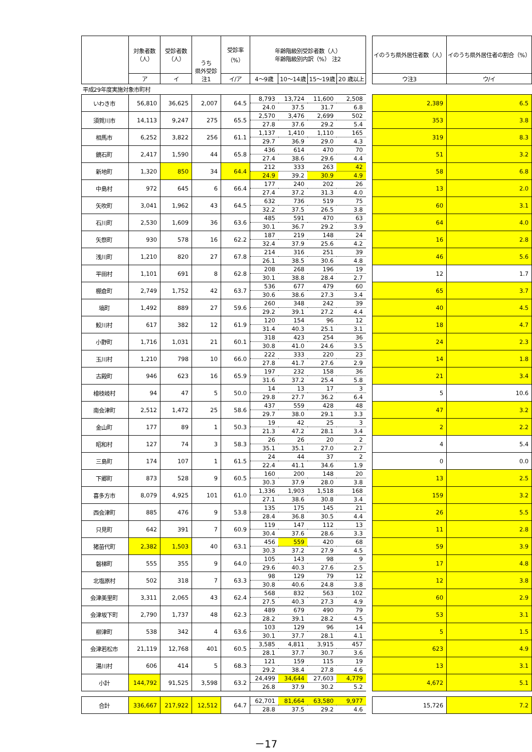| | 対象者数 （人） | 受診者数 （人） | うち 県外受診 注1 | 受診率 （%） | 年齢階級別受診者数（人） 年齢階級別内訳（%） 注2 | | | | | イのうち県外居住者数（人） | イのうち県外居住者の割合（%） |
| | ア | イ | | イ/ア | 4～9歳 | 10～14歳 | 15～19歳 | 20 歳以上 | | ウ注3 | ウ/イ |
| 平成29年度実施対象市町村 | | | | | | | | | | | |
| いわき市 | 56,810 | 36,625 | 2,007 | 64.5 | 8,793 | 13,724 | 11,600 | 2,508 | | 2,389 | 6.5 |
| | | | | | 24.0 | 37.5 | 31.7 | 6.8 | | | |
| 須賀川市 | 14,113 | 9,247 | 275 | 65.5 | 2,570 | 3,476 | 2,699 | 502 | | 353 | 3.8 |
| | | | | | 27.8 | 37.6 | 29.2 | 5.4 | | | |
| 相馬市 | 6,252 | 3,822 | 256 | 61.1 | 1,137 | 1,410 | 1,110 | 165 | | 319 | 8.3 |
| | | | | | 29.7 | 36.9 | 29.0 | 4.3 | | | |
| 鏡石町 | 2,417 | 1,590 | 44 | 65.8 | 436 | 614 | 470 | 70 | | 51 | 3.2 |
| | | | | | 27.4 | 38.6 | 29.6 | 4.4 | | | |
| 新地町 | 1,320 | 850 | 34 | 64.4 | 212 | 333 | 263 | 42 | | 58 | 6.8 |
| | | | | | 24.9 | 39.2 | 30.9 | 4.9 | | | |
| 中島村 | 972 | 645 | 6 | 66.4 | 177 | 240 | 202 | 26 | | 13 | 2.0 |
| | | | | | 27.4 | 37.2 | 31.3 | 4.0 | | | |
| 矢吹町 | 3,041 | 1,962 | 43 | 64.5 | 632 | 736 | 519 | 75 | | 60 | 3.1 |
| | | | | | 32.2 | 37.5 | 26.5 | 3.8 | | | |
| 石川町 | 2,530 | 1,609 | 36 | 63.6 | 485 | 591 | 470 | 63 | | 64 | 4.0 |
| | | | | | 30.1 | 36.7 | 29.2 | 3.9 | | | |
| 矢祭町 | 930 | 578 | 16 | 62.2 | 187 | 219 | 148 | 24 | | 16 | 2.8 |
| | | | | | 32.4 | 37.9 | 25.6 | 4.2 | | | |
| 浅川町 | 1,210 | 820 | 27 | 67.8 | 214 | 316 | 251 | 39 | | 46 | 5.6 |
| | | | | | 26.1 | 38.5 | 30.6 | 4.8 | | | |
| 平田村 | 1,101 | 691 | 8 | 62.8 | 208 | 268 | 196 | 19 | | 12 | 1.7 |
| | | | | | 30.1 | 38.8 | 28.4 | 2.7 | | | |
| 棚倉町 | 2,749 | 1,752 | 42 | 63.7 | 536 | 677 | 479 | 60 | | 65 | 3.7 |
| | | | | | 30.6 | 38.6 | 27.3 | 3.4 | | | |
| 塙町 | 1,492 | 889 | 27 | 59.6 | 260 | 348 | 242 | 39 | | 40 | 4.5 |
| | | | | | 29.2 | 39.1 | 27.2 | 4.4 | | | |
| 鮫川村 | 617 | 382 | 12 | 61.9 | 120 | 154 | 96 | 12 | | 18 | 4.7 |
| | | | | | 31.4 | 40.3 | 25.1 | 3.1 | | | |
| 小野町 | 1,716 | 1,031 | 21 | 60.1 | 318 | 423 | 254 | 36 | | 24 | 2.3 |
| | | | | | 30.8 | 41.0 | 24.6 | 3.5 | | | |
| 玉川村 | 1,210 | 798 | 10 | 66.0 | 222 | 333 | 220 | 23 | | 14 | 1.8 |
| | | | | | 27.8 | 41.7 | 27.6 | 2.9 | | | |
| 古殿町 | 946 | 623 | 16 | 65.9 | 197 | 232 | 158 | 36 | | 21 | 3.4 |
| | | | | | 31.6 | 37.2 | 25.4 | 5.8 | | | |
| 檜枝岐村 | 94 | 47 | 5 | 50.0 | 14 | 13 | 17 | 3 | | 5 | 10.6 |
| | | | | | 29.8 | 27.7 | 36.2 | 6.4 | | | |
| 南会津町 | 2,512 | 1,472 | 25 | 58.6 | 437 | 559 | 428 | 48 | | 47 | 3.2 |
| | | | | | 29.7 | 38.0 | 29.1 | 3.3 | | | |
| 金山町 | 177 | 89 | 1 | 50.3 | 19 | 42 | 25 | 3 | | 2 | 2.2 |
| | | | | | 21.3 | 47.2 | 28.1 | 3.4 | | | |
| 昭和村 | 127 | 74 | 3 | 58.3 | 26 | 26 | 20 | 2 | | 4 | 5.4 |
| | | | | | 35.1 | 35.1 | 27.0 | 2.7 | | | |
| 三島町 | 174 | 107 | 1 | 61.5 | 24 | 44 | 37 | 2 | | 0 | 0.0 |
| | | | | | 22.4 | 41.1 | 34.6 | 1.9 | | | |
| 下郷町 | 873 | 528 | 9 | 60.5 | 160 | 200 | 148 | 20 | | 13 | 2.5 |
| | | | | | 30.3 | 37.9 | 28.0 | 3.8 | | | |
| 喜多方市 | 8,079 | 4,925 | 101 | 61.0 | 1,336 | 1,903 | 1,518 | 168 | | 159 | 3.2 |
| | | | | | 27.1 | 38.6 | 30.8 | 3.4 | | | |
| 西会津町 | 885 | 476 | 9 | 53.8 | 135 | 175 | 145 | 21 | | 26 | 5.5 |
| | | | | | 28.4 | 36.8 | 30.5 | 4.4 | | | |
| 只見町 | 642 | 391 | 7 | 60.9 | 119 | 147 | 112 | 13 | | 11 | 2.8 |
| | | | | | 30.4 | 37.6 | 28.6 | 3.3 | | | |
| 猪苗代町 | 2,382 | 1,503 | 40 | 63.1 | 456 | 559 | 420 | 68 | | 59 | 3.9 |
| | | | | | 30.3 | 37.2 | 27.9 | 4.5 | | | |
| 磐梯町 | 555 | 355 | 9 | 64.0 | 105 | 143 | 98 | 9 | | 17 | 4.8 |
| | | | | | 29.6 | 40.3 | 27.6 | 2.5 | | | |
| 北塩原村 | 502 | 318 | 7 | 63.3 | 98 | 129 | 79 | 12 | | 12 | 3.8 |
| | | | | | 30.8 | 40.6 | 24.8 | 3.8 | | | |
| 会津美里町 | 3,311 | 2,065 | 43 | 62.4 | 568 | 832 | 563 | 102 | | 60 | 2.9 |
| | | | | | 27.5 | 40.3 | 27.3 | 4.9 | | | |
| 会津坂下町 | 2,790 | 1,737 | 48 | 62.3 | 489 | 679 | 490 | 79 | | 53 | 3.1 |
| | | | | | 28.2 | 39.1 | 28.2 | 4.5 | | | |
| 柳津町 | 538 | 342 | 4 | 63.6 | 103 | 129 | 96 | 14 | | 5 | 1.5 |
| | | | | | 30.1 | 37.7 | 28.1 | 4.1 | | | |
| 会津若松市 | 21,119 | 12,768 | 401 | 60.5 | 3,585 | 4,811 | 3,915 | 457 | | 623 | 4.9 |
| | | | | | 28.1 | 37.7 | 30.7 | 3.6 | | | |
| 湯川村 | 606 | 414 | 5 | 68.3 | 121 | 159 | 115 | 19 | | 13 | 3.1 |
| | | | | | 29.2 | 38.4 | 27.8 | 4.6 | | | |
| 小計 | 144,792 | 91,525 | 3,598 | 63.2 | 24,499 | 34,644 | 27,603 | 4,779 | | 4,672 | 5.1 |
| | | | | | 26.8 | 37.9 | 30.2 | 5.2 | | | |
| 合計 | 336,667 | 217,922 | 12,512 | 64.7 | 62,701 | 81,664 | 63,580 | 9,977 | | 15,726 | 7.2 |
| | | | | | 28.8 | 37.5 | 29.2 | 4.6 | | | |
－17